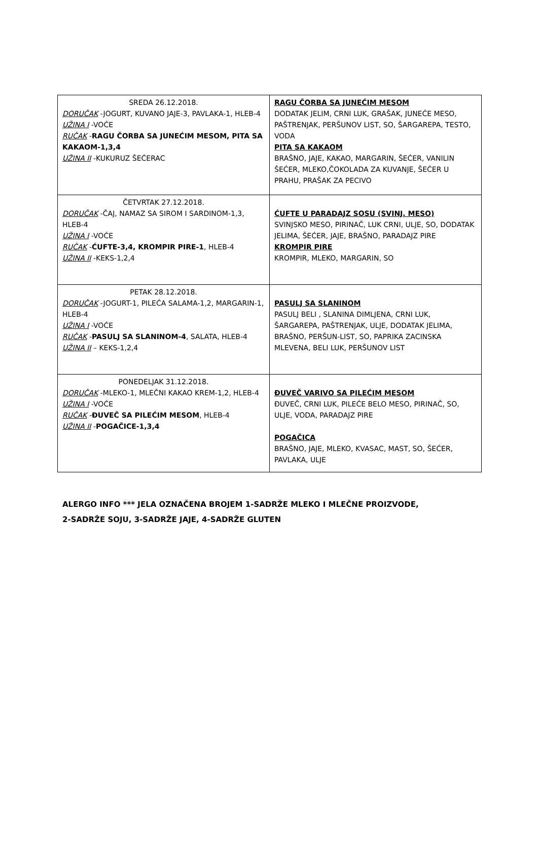| SREDA 26.12.2018. DORUČAK -JOGURT, KUVANO JAJE-3, PAVLAKA-1, HLEB-4 UŽINA I -VOĆE RUČAK - RAGU ČORBA SA JUNEĆIM MESOM, PITA SA KAKAOM-1,3,4 UŽINA II -KUKURUZ ŠEĆERAC | RAGU ČORBA SA JUNEĆIM MESOM DODATAK JELIM, CRNI LUK, GRAŠAK, JUNEĆE MESO, PAŠTRENJAK, PERŠUNOV LIST, SO, ŠARGAREPA, TESTO, VODA PITA SA KAKAOM BRAŠNO, JAJE, KAKAO, MARGARIN, ŠEĆER, VANILIN ŠEĆER, MLEKO,ČOKOLADA ZA KUVANJE, ŠEĆER U PRAHU, PRAŠAK ZA PECIVO |
| ČETVRTAK 27.12.2018. DORUČAK -ČAJ, NAMAZ SA SIROM I SARDINOM-1,3, HLEB-4 UŽINA I -VOĆE RUČAK - ĆUFTE-3,4, KROMPIR PIRE-1 , HLEB-4 UŽINA II -KEKS-1,2,4 | ĆUFTE U PARADAJZ SOSU (SVINJ. MESO) SVINJSKO MESO, PIRINAČ, LUK CRNI, ULJE, SO, DODATAK JELIMA, ŠEĆER, JAJE, BRAŠNO, PARADAJZ PIRE KROMPIR PIRE KROMPIR, MLEKO, MARGARIN, SO |
| PETAK 28.12.2018. DORUČAK -JOGURT-1, PILEĆA SALAMA-1,2, MARGARIN-1, HLEB-4 UŽINA I -VOĆE RUČAK - PASULJ SA SLANINOM-4 , SALATA, HLEB-4 UŽINA II – KEKS-1,2,4 | PASULJ SA SLANINOM PASULJ BELI , SLANINA DIMLJENA, CRNI LUK, ŠARGAREPA, PAŠTRENJAK, ULJE, DODATAK JELIMA, BRAŠNO, PERŠUN-LIST, SO, PAPRIKA ZACINSKA MLEVENA, BELI LUK, PERŠUNOV LIST |
| PONEDELJAK 31.12.2018. DORUČAK -MLEKO-1, MLEČNI KAKAO KREM-1,2, HLEB-4 UŽINA I -VOĆE RUČAK - ĐUVEČ SA PILEĆIM MESOM , HLEB-4 UŽINA II - POGAČICE-1,3,4 | ĐUVEČ VARIVO SA PILEĆIM MESOM ĐUVEČ, CRNI LUK, PILEĆE BELO MESO, PIRINAČ, SO, ULJE, VODA, PARADAJZ PIRE POGAČICA BRAŠNO, JAJE, MLEKO, KVASAC, MAST, SO, ŠEĆER, PAVLAKA, ULJE |
ALERGO INFO *** JELA OZNAČENA BROJEM 1-SADRŽE MLEKO I MLEČNE PROIZVODE,
2-SADRŽE SOJU, 3-SADRŽE JAJE, 4-SADRŽE GLUTEN